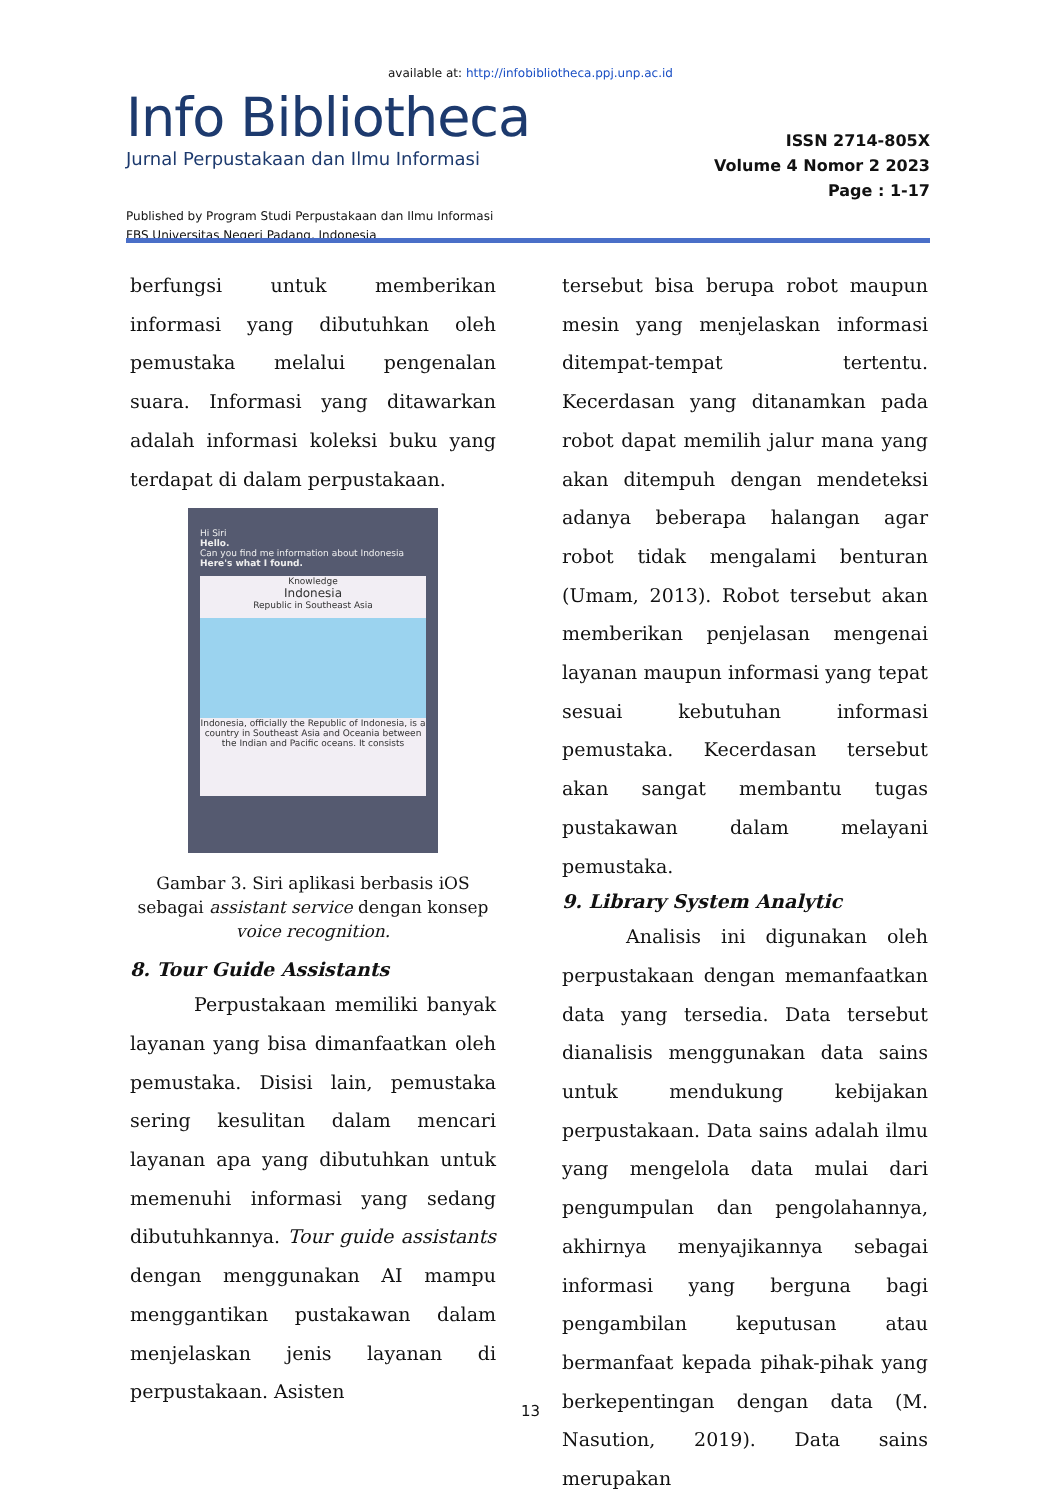available at: http://infobibliotheca.ppj.unp.ac.id
Info Bibliotheca
Jurnal Perpustakaan dan Ilmu Informasi
Published by Program Studi Perpustakaan dan Ilmu Informasi
FBS Universitas Negeri Padang, Indonesia
ISSN 2714-805X
Volume 4 Nomor 2 2023
Page : 1-17
berfungsi untuk memberikan informasi yang dibutuhkan oleh pemustaka melalui pengenalan suara. Informasi yang ditawarkan adalah informasi koleksi buku yang terdapat di dalam perpustakaan.
Hi Siri
Hello.
Can you find me information about Indonesia
Here's what I found.
Knowledge
Indonesia
Republic in Southeast Asia
Indonesia, officially the Republic of Indonesia, is a country in Southeast Asia and Oceania between the Indian and Pacific oceans. It consists
Gambar 3. Siri aplikasi berbasis iOS sebagai assistant service dengan konsep voice recognition.
8. Tour Guide Assistants
Perpustakaan memiliki banyak layanan yang bisa dimanfaatkan oleh pemustaka. Disisi lain, pemustaka sering kesulitan dalam mencari layanan apa yang dibutuhkan untuk memenuhi informasi yang sedang dibutuhkannya. Tour guide assistants dengan menggunakan AI mampu menggantikan pustakawan dalam menjelaskan jenis layanan di perpustakaan. Asisten
tersebut bisa berupa robot maupun mesin yang menjelaskan informasi ditempat-tempat tertentu. Kecerdasan yang ditanamkan pada robot dapat memilih jalur mana yang akan ditempuh dengan mendeteksi adanya beberapa halangan agar robot tidak mengalami benturan (Umam, 2013). Robot tersebut akan memberikan penjelasan mengenai layanan maupun informasi yang tepat sesuai kebutuhan informasi pemustaka. Kecerdasan tersebut akan sangat membantu tugas pustakawan dalam melayani pemustaka.
9. Library System Analytic
Analisis ini digunakan oleh perpustakaan dengan memanfaatkan data yang tersedia. Data tersebut dianalisis menggunakan data sains untuk mendukung kebijakan perpustakaan. Data sains adalah ilmu yang mengelola data mulai dari pengumpulan dan pengolahannya, akhirnya menyajikannya sebagai informasi yang berguna bagi pengambilan keputusan atau bermanfaat kepada pihak-pihak yang berkepentingan dengan data (M. Nasution, 2019). Data sains merupakan
13